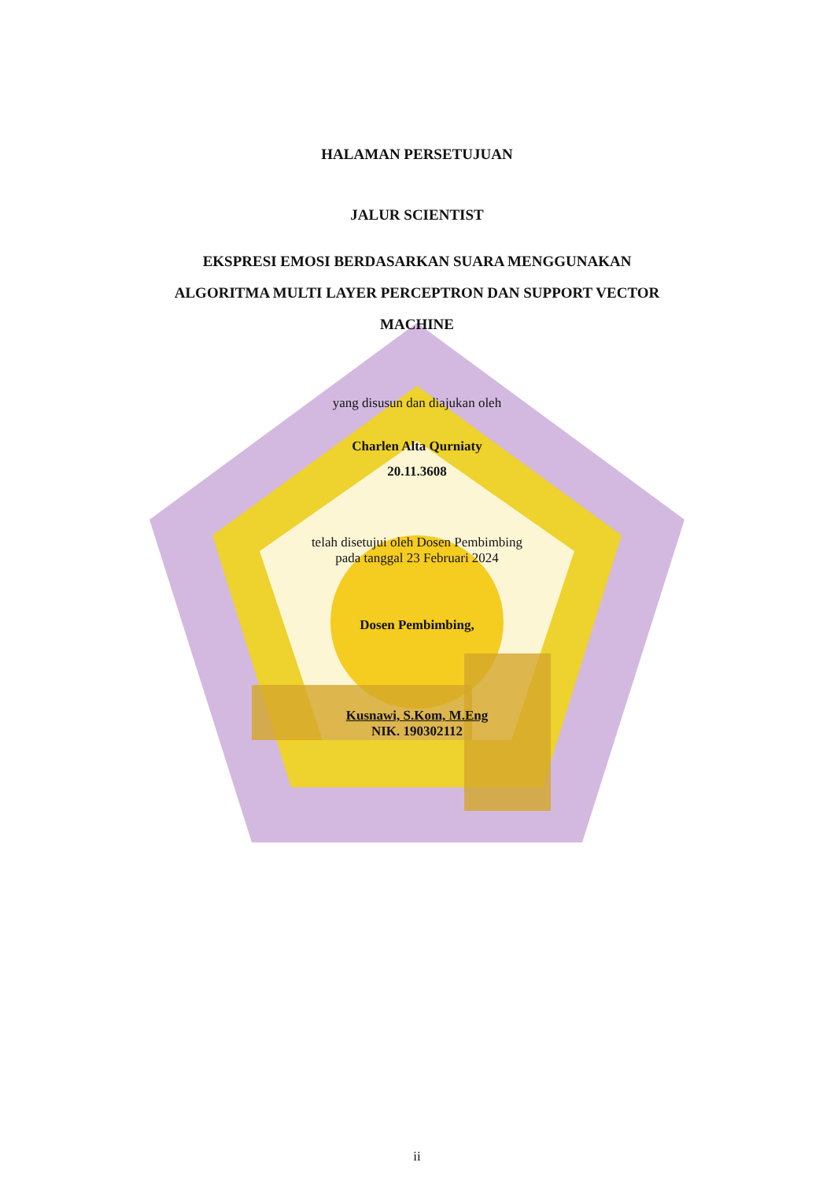HALAMAN PERSETUJUAN
JALUR SCIENTIST
EKSPRESI EMOSI BERDASARKAN SUARA MENGGUNAKAN
ALGORITMA MULTI LAYER PERCEPTRON DAN SUPPORT VECTOR
MACHINE
yang disusun dan diajukan oleh
Charlen Alta Qurniaty
20.11.3608
telah disetujui oleh Dosen Pembimbing
pada tanggal 23 Februari 2024
Dosen Pembimbing,
Kusnawi, S.Kom, M.Eng
NIK. 190302112
ii